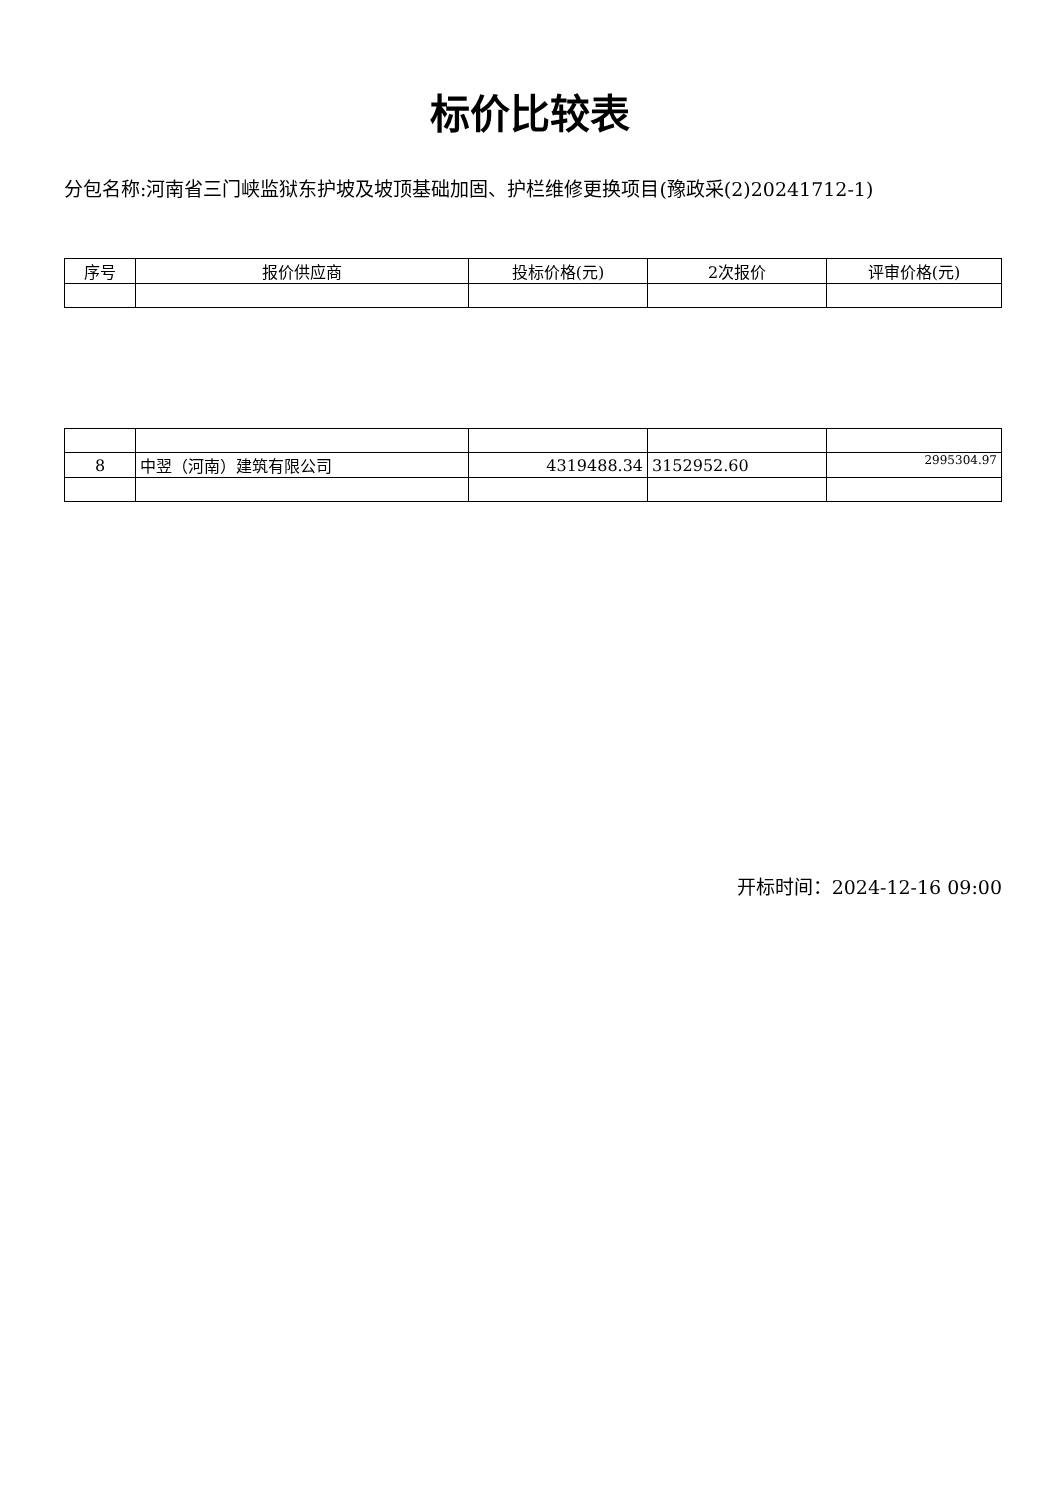标价比较表
分包名称:河南省三门峡监狱东护坡及坡顶基础加固、护栏维修更换项目(豫政采(2)20241712-1)
| 序号 | 报价供应商 | 投标价格(元) | 2次报价 | 评审价格(元) |
| --- | --- | --- | --- | --- |
| 8 | 中翌（河南）建筑有限公司 | 4319488.34 | 3152952.60 | 2995304.97 |
开标时间：2024-12-16 09:00